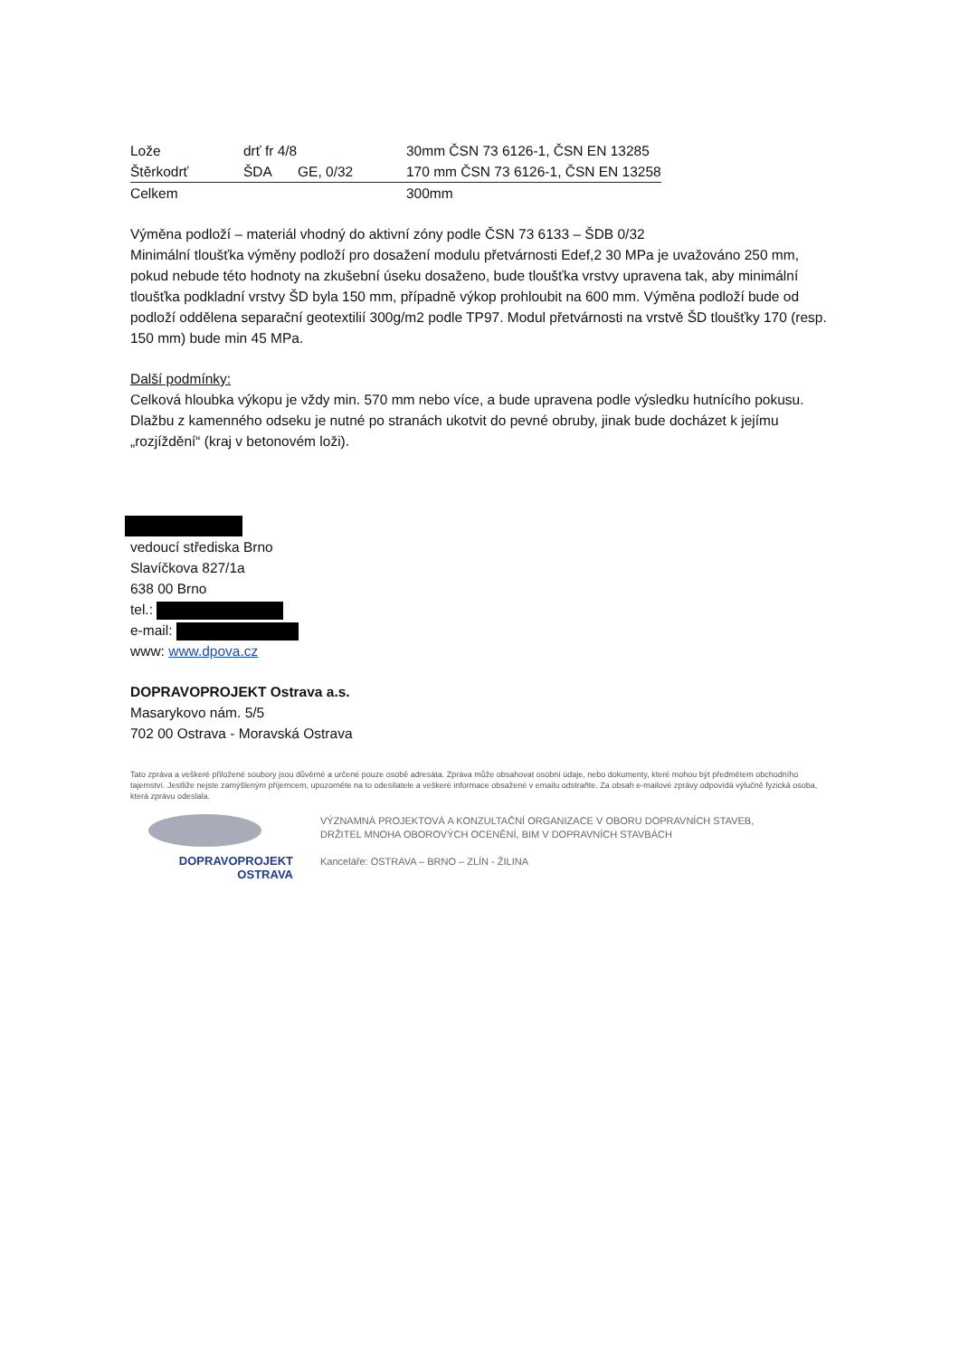| Lože | drť fr 4/8 | | 30mm ČSN 73 6126-1, ČSN EN 13285 |
| Štěrkodrť | ŠDA | GE, 0/32 | 170 mm ČSN 73 6126-1, ČSN EN 13258 |
| Celkem | | | 300mm |
Výměna podloží – materiál vhodný do aktivní zóny podle ČSN 73 6133 – ŠDB 0/32
Minimální tloušťka výměny podloží pro dosažení modulu přetvárnosti Edef,2 30 MPa je uvažováno 250 mm, pokud nebude této hodnoty na zkušební úseku dosaženo, bude tloušťka vrstvy upravena tak, aby minimální tloušťka podkladní vrstvy ŠD byla 150 mm, případně výkop prohloubit na 600 mm. Výměna podloží bude od podloží oddělena separační geotextilií 300g/m2 podle TP97. Modul přetvárnosti na vrstvě ŠD tloušťky 170 (resp. 150 mm) bude min 45 MPa.
Další podmínky:
Celková hloubka výkopu je vždy min. 570 mm nebo více, a bude upravena podle výsledku hutnícího pokusu.
Dlažbu z kamenného odseku je nutné po stranách ukotvit do pevné obruby, jinak bude docházet k jejímu „rozjíždění“ (kraj v betonovém loži).
vedoucí střediska Brno
Slavíčkova 827/1a
638 00 Brno
tel.:
e-mail:
www: www.dpova.cz
DOPRAVOPROJEKT Ostrava a.s.
Masarykovo nám. 5/5
702 00 Ostrava - Moravská Ostrava
Tato zpráva a veškeré přiložené soubory jsou důvěrné a určené pouze osobě adresáta. Zpráva může obsahovat osobní údaje, nebo dokumenty, které mohou být předmětem obchodního tajemství. Jestliže nejste zamýšleným příjemcem, upozorněte na to odesílatele a veškeré informace obsažené v emailu odstraňte. Za obsah e-mailové zprávy odpovídá výlučně fyzická osoba, která zprávu odeslala.
DOPRAVOPROJEKT
OSTRAVA
VÝZNAMNÁ PROJEKTOVÁ A KONZULTAČNÍ ORGANIZACE V OBORU DOPRAVNÍCH STAVEB,
DRŽITEL MNOHA OBOROVÝCH OCENĚNÍ, BIM V DOPRAVNÍCH STAVBÁCH
Kanceláře: OSTRAVA – BRNO – ZLÍN - ŽILINA